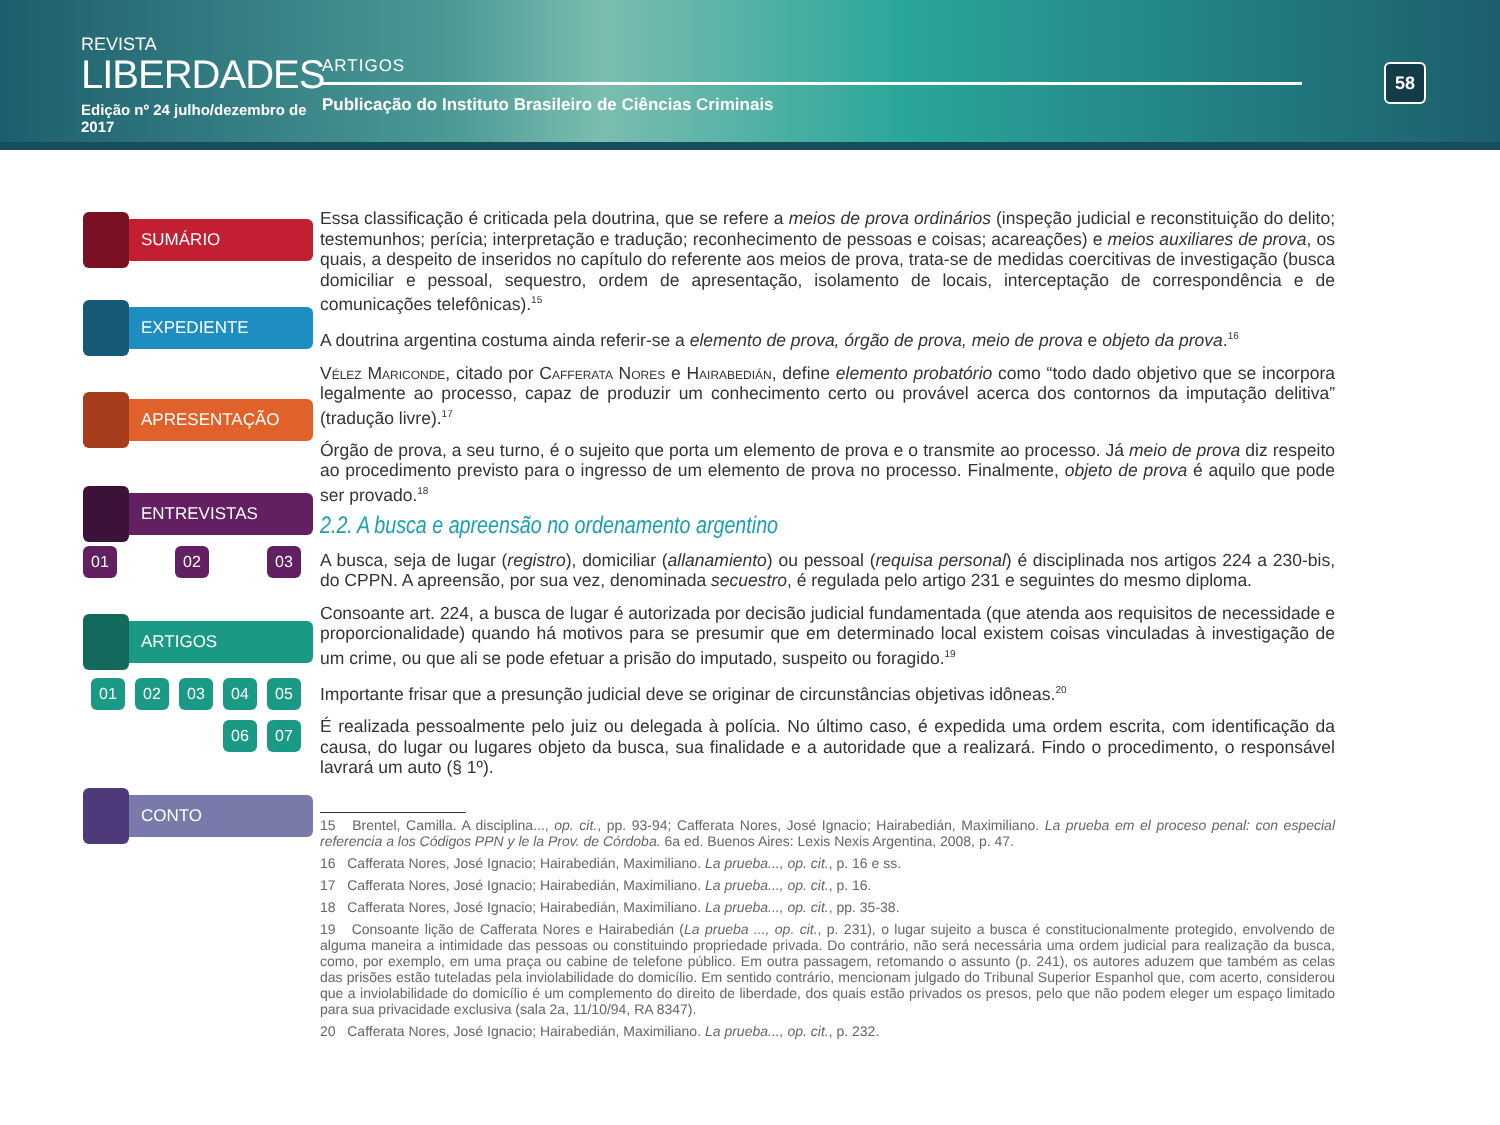REVISTA
LIBERDADES
Edição nº 24 julho/dezembro de 2017
ARTIGOS
Publicação do Instituto Brasileiro de Ciências Criminais
58
SUMÁRIO
EXPEDIENTE
APRESENTAÇÃO
ENTREVISTAS
01 02 03
ARTIGOS
01 02 03 04 05 06 07
CONTO
Essa classificação é criticada pela doutrina, que se refere a meios de prova ordinários (inspeção judicial e reconstituição do delito; testemunhos; perícia; interpretação e tradução; reconhecimento de pessoas e coisas; acareações) e meios auxiliares de prova, os quais, a despeito de inseridos no capítulo do referente aos meios de prova, trata-se de medidas coercitivas de investigação (busca domiciliar e pessoal, sequestro, ordem de apresentação, isolamento de locais, interceptação de correspondência e de comunicações telefônicas).<sup>15</sup>
A doutrina argentina costuma ainda referir-se a elemento de prova, órgão de prova, meio de prova e objeto da prova.<sup>16</sup>
Vélez Mariconde, citado por Cafferata Nores e Hairabedián, define elemento probatório como “todo dado objetivo que se incorpora legalmente ao processo, capaz de produzir um conhecimento certo ou provável acerca dos contornos da imputação delitiva” (tradução livre).<sup>17</sup>
Órgão de prova, a seu turno, é o sujeito que porta um elemento de prova e o transmite ao processo. Já meio de prova diz respeito ao procedimento previsto para o ingresso de um elemento de prova no processo. Finalmente, objeto de prova é aquilo que pode ser provado.<sup>18</sup>
2.2. A busca e apreensão no ordenamento argentino
A busca, seja de lugar (registro), domiciliar (allanamiento) ou pessoal (requisa personal) é disciplinada nos artigos 224 a 230-bis, do CPPN. A apreensão, por sua vez, denominada secuestro, é regulada pelo artigo 231 e seguintes do mesmo diploma.
Consoante art. 224, a busca de lugar é autorizada por decisão judicial fundamentada (que atenda aos requisitos de necessidade e proporcionalidade) quando há motivos para se presumir que em determinado local existem coisas vinculadas à investigação de um crime, ou que ali se pode efetuar a prisão do imputado, suspeito ou foragido.<sup>19</sup>
Importante frisar que a presunção judicial deve se originar de circunstâncias objetivas idôneas.<sup>20</sup>
É realizada pessoalmente pelo juiz ou delegada à polícia. No último caso, é expedida uma ordem escrita, com identificação da causa, do lugar ou lugares objeto da busca, sua finalidade e a autoridade que a realizará. Findo o procedimento, o responsável lavrará um auto (§ 1º).
15 Brentel, Camilla. A disciplina..., op. cit., pp. 93-94; Cafferata Nores, José Ignacio; Hairabedián, Maximiliano. La prueba em el proceso penal: con especial referencia a los Códigos PPN y le la Prov. de Córdoba. 6a ed. Buenos Aires: Lexis Nexis Argentina, 2008, p. 47.
16 Cafferata Nores, José Ignacio; Hairabedián, Maximiliano. La prueba..., op. cit., p. 16 e ss.
17 Cafferata Nores, José Ignacio; Hairabedián, Maximiliano. La prueba..., op. cit., p. 16.
18 Cafferata Nores, José Ignacio; Hairabedián, Maximiliano. La prueba..., op. cit., pp. 35-38.
19 Consoante lição de Cafferata Nores e Hairabedián (La prueba ..., op. cit., p. 231), o lugar sujeito a busca é constitucionalmente protegido, envolvendo de alguma maneira a intimidade das pessoas ou constituindo propriedade privada. Do contrário, não será necessária uma ordem judicial para realização da busca, como, por exemplo, em uma praça ou cabine de telefone público. Em outra passagem, retomando o assunto (p. 241), os autores aduzem que também as celas das prisões estão tuteladas pela inviolabilidade do domicílio. Em sentido contrário, mencionam julgado do Tribunal Superior Espanhol que, com acerto, considerou que a inviolabilidade do domicílio é um complemento do direito de liberdade, dos quais estão privados os presos, pelo que não podem eleger um espaço limitado para sua privacidade exclusiva (sala 2a, 11/10/94, RA 8347).
20 Cafferata Nores, José Ignacio; Hairabedián, Maximiliano. La prueba..., op. cit., p. 232.